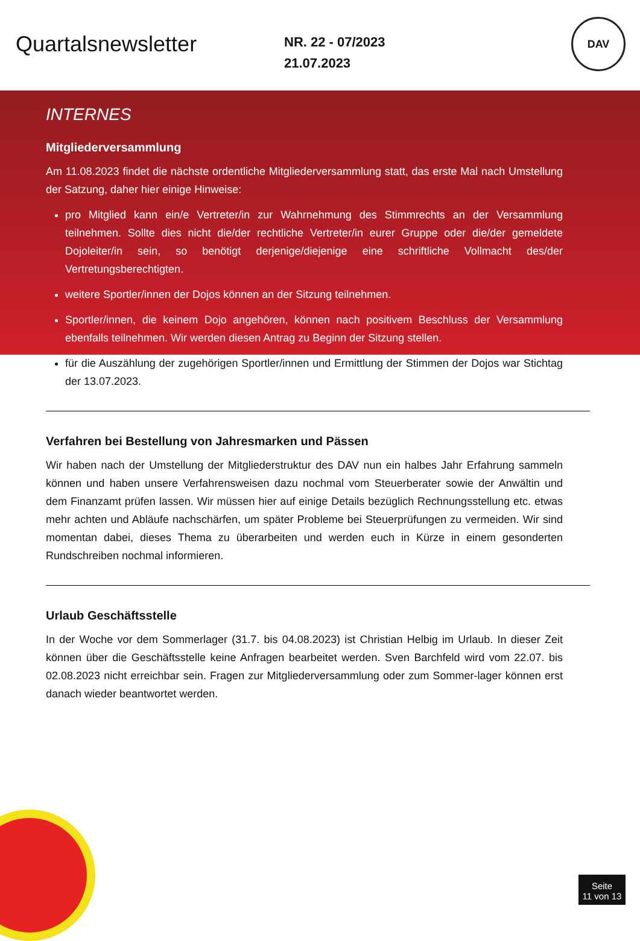Quartalsnewsletter
NR. 22 - 07/2023
21.07.2023
DAV
INTERNES
Mitgliederversammlung
Am 11.08.2023 findet die nächste ordentliche Mitgliederversammlung statt, das erste Mal nach Umstellung der Satzung, daher hier einige Hinweise:
pro Mitglied kann ein/e Vertreter/in zur Wahrnehmung des Stimmrechts an der Versammlung teilnehmen. Sollte dies nicht die/der rechtliche Vertreter/in eurer Gruppe oder die/der gemeldete Dojoleiter/in sein, so benötigt derjenige/diejenige eine schriftliche Vollmacht des/der Vertretungsberechtigten.
weitere Sportler/innen der Dojos können an der Sitzung teilnehmen.
Sportler/innen, die keinem Dojo angehören, können nach positivem Beschluss der Versammlung ebenfalls teilnehmen. Wir werden diesen Antrag zu Beginn der Sitzung stellen.
für die Auszählung der zugehörigen Sportler/innen und Ermittlung der Stimmen der Dojos war Stichtag der 13.07.2023.
Verfahren bei Bestellung von Jahresmarken und Pässen
Wir haben nach der Umstellung der Mitgliederstruktur des DAV nun ein halbes Jahr Erfahrung sammeln können und haben unsere Verfahrensweisen dazu nochmal vom Steuerberater sowie der Anwältin und dem Finanzamt prüfen lassen. Wir müssen hier auf einige Details bezüglich Rechnungsstellung etc. etwas mehr achten und Abläufe nachschärfen, um später Probleme bei Steuerprüfungen zu vermeiden. Wir sind momentan dabei, dieses Thema zu überarbeiten und werden euch in Kürze in einem gesonderten Rundschreiben nochmal informieren.
Urlaub Geschäftsstelle
In der Woche vor dem Sommerlager (31.7. bis 04.08.2023) ist Christian Helbig im Urlaub. In dieser Zeit können über die Geschäftsstelle keine Anfragen bearbeitet werden. Sven Barchfeld wird vom 22.07. bis 02.08.2023 nicht erreichbar sein. Fragen zur Mitgliederversammlung oder zum Sommer-lager können erst danach wieder beantwortet werden.
Seite
11 von 13